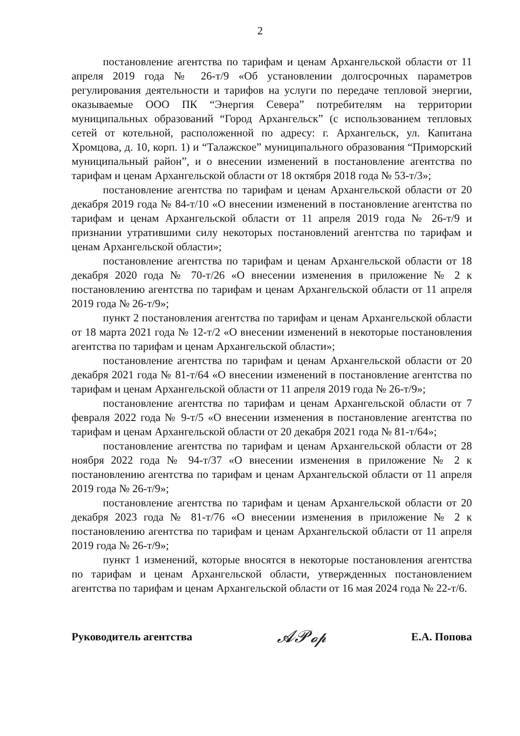2
постановление агентства по тарифам и ценам Архангельской области от 11 апреля 2019 года № 26-т/9 «Об установлении долгосрочных параметров регулирования деятельности и тарифов на услуги по передаче тепловой энергии, оказываемые ООО ПК “Энергия Севера” потребителям на территории муниципальных образований “Город Архангельск” (с использованием тепловых сетей от котельной, расположенной по адресу: г. Архангельск, ул. Капитана Хромцова, д. 10, корп. 1) и “Талажское” муниципального образования “Приморский муниципальный район”, и о внесении изменений в постановление агентства по тарифам и ценам Архангельской области от 18 октября 2018 года № 53-т/3»;
постановление агентства по тарифам и ценам Архангельской области от 20 декабря 2019 года № 84-т/10 «О внесении изменений в постановление агентства по тарифам и ценам Архангельской области от 11 апреля 2019 года № 26-т/9 и признании утратившими силу некоторых постановлений агентства по тарифам и ценам Архангельской области»;
постановление агентства по тарифам и ценам Архангельской области от 18 декабря 2020 года № 70-т/26 «О внесении изменения в приложение № 2 к постановлению агентства по тарифам и ценам Архангельской области от 11 апреля 2019 года № 26-т/9»;
пункт 2 постановления агентства по тарифам и ценам Архангельской области от 18 марта 2021 года № 12-т/2 «О внесении изменений в некоторые постановления агентства по тарифам и ценам Архангельской области»;
постановление агентства по тарифам и ценам Архангельской области от 20 декабря 2021 года № 81-т/64 «О внесении изменений в постановление агентства по тарифам и ценам Архангельской области от 11 апреля 2019 года № 26-т/9»;
постановление агентства по тарифам и ценам Архангельской области от 7 февраля 2022 года № 9-т/5 «О внесении изменения в постановление агентства по тарифам и ценам Архангельской области от 20 декабря 2021 года № 81-т/64»;
постановление агентства по тарифам и ценам Архангельской области от 28 ноября 2022 года № 94-т/37 «О внесении изменения в приложение № 2 к постановлению агентства по тарифам и ценам Архангельской области от 11 апреля 2019 года № 26-т/9»;
постановление агентства по тарифам и ценам Архангельской области от 20 декабря 2023 года № 81-т/76 «О внесении изменения в приложение № 2 к постановлению агентства по тарифам и ценам Архангельской области от 11 апреля 2019 года № 26-т/9»;
пункт 1 изменений, которые вносятся в некоторые постановления агентства по тарифам и ценам Архангельской области, утвержденных постановлением агентства по тарифам и ценам Архангельской области от 16 мая 2024 года № 22-т/6.
Руководитель агентства 𝓐𝓟𝓸𝓹 Е.А. Попова